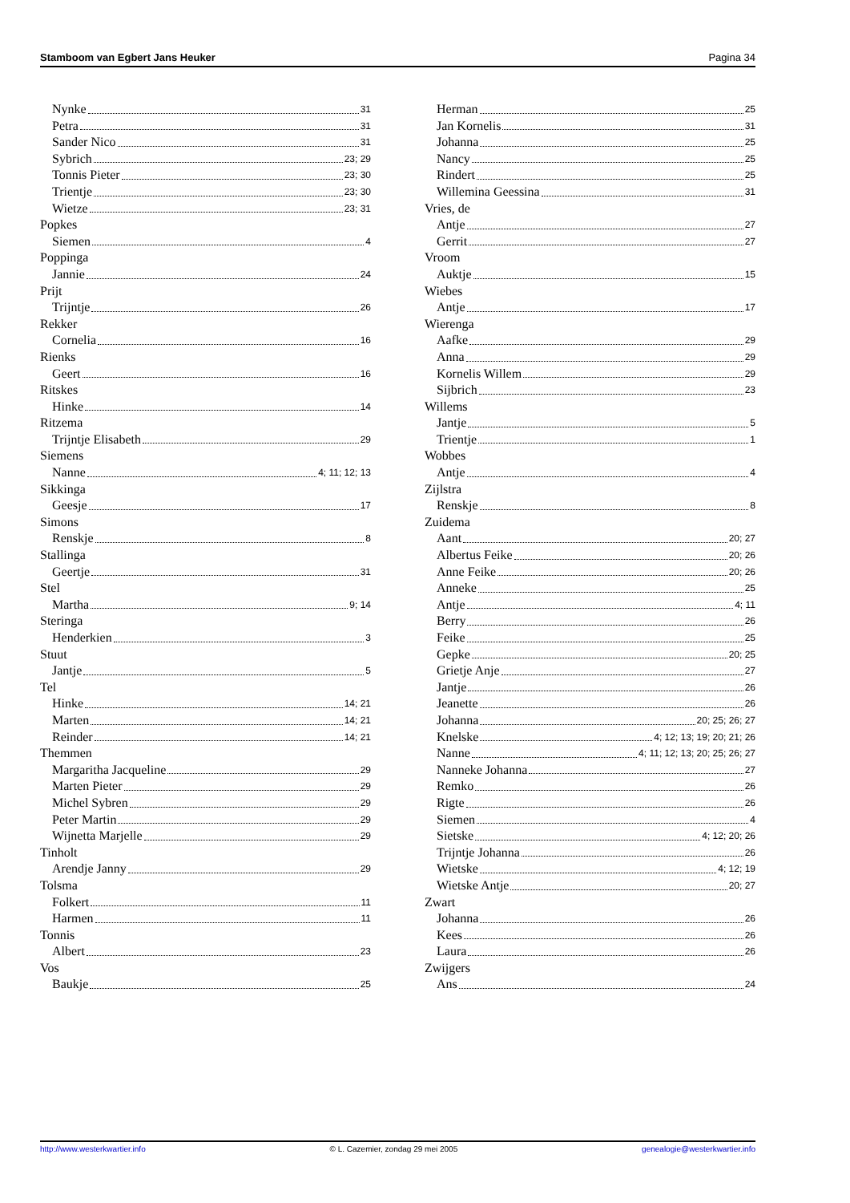Stamboom van Egbert Jans Heuker Pagina 34
Nynke 31
Petra 31
Sander Nico 31
Sybrich 23; 29
Tonnis Pieter 23; 30
Trientje 23; 30
Wietze 23; 31
Popkes
Siemen 4
Poppinga
Jannie 24
Prijt
Trijntje 26
Rekker
Cornelia 16
Rienks
Geert 16
Ritskes
Hinke 14
Ritzema
Trijntje Elisabeth 29
Siemens
Nanne 4; 11; 12; 13
Sikkinga
Geesje 17
Simons
Renskje 8
Stallinga
Geertje 31
Stel
Martha 9; 14
Steringa
Henderkien 3
Stuut
Jantje 5
Tel
Hinke 14; 21
Marten 14; 21
Reinder 14; 21
Themmen
Margaritha Jacqueline 29
Marten Pieter 29
Michel Sybren 29
Peter Martin 29
Wijnetta Marjelle 29
Tinholt
Arendje Janny 29
Tolsma
Folkert 11
Harmen 11
Tonnis
Albert 23
Vos
Baukje 25
Herman 25
Jan Kornelis 31
Johanna 25
Nancy 25
Rindert 25
Willemina Geessina 31
Vries, de
Antje 27
Gerrit 27
Vroom
Auktje 15
Wiebes
Antje 17
Wierenga
Aafke 29
Anna 29
Kornelis Willem 29
Sijbrich 23
Willems
Jantje 5
Trientje 1
Wobbes
Antje 4
Zijlstra
Renskje 8
Zuidema
Aant 20; 27
Albertus Feike 20; 26
Anne Feike 20; 26
Anneke 25
Antje 4; 11
Berry 26
Feike 25
Gepke 20; 25
Grietje Anje 27
Jantje 26
Jeanette 26
Johanna 20; 25; 26; 27
Knelske 4; 12; 13; 19; 20; 21; 26
Nanne 4; 11; 12; 13; 20; 25; 26; 27
Nanneke Johanna 27
Remko 26
Rigte 26
Siemen 4
Sietske 4; 12; 20; 26
Trijntje Johanna 26
Wietske 4; 12; 19
Wietske Antje 20; 27
Zwart
Johanna 26
Kees 26
Laura 26
Zwijgers
Ans 24
http://www.westerkwartier.info © L. Cazemier, zondag 29 mei 2005 genealogie@westerkwartier.info